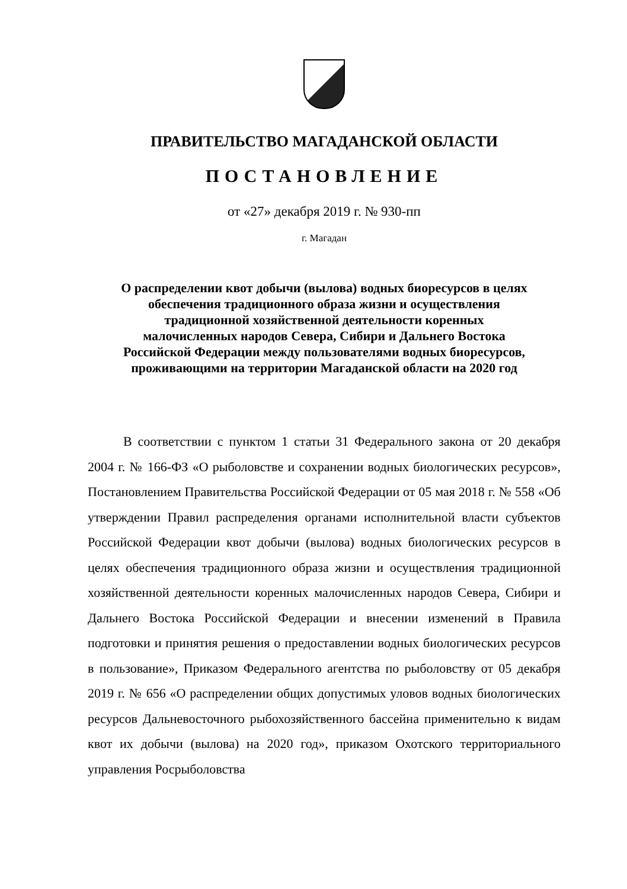ПРАВИТЕЛЬСТВО МАГАДАНСКОЙ ОБЛАСТИ
ПОСТАНОВЛЕНИЕ
от «27» декабря 2019 г. № 930-пп
г. Магадан
О распределении квот добычи (вылова) водных биоресурсов в целях
обеспечения традиционного образа жизни и осуществления
традиционной хозяйственной деятельности коренных
малочисленных народов Севера, Сибири и Дальнего Востока
Российской Федерации между пользователями водных биоресурсов,
проживающими на территории Магаданской области на 2020 год
В соответствии с пунктом 1 статьи 31 Федерального закона от 20 декабря 2004 г. № 166-ФЗ «О рыболовстве и сохранении водных биологических ресурсов», Постановлением Правительства Российской Федерации от 05 мая 2018 г. № 558 «Об утверждении Правил распределения органами исполнительной власти субъектов Российской Федерации квот добычи (вылова) водных биологических ресурсов в целях обеспечения традиционного образа жизни и осуществления традиционной хозяйственной деятельности коренных малочисленных народов Севера, Сибири и Дальнего Востока Российской Федерации и внесении изменений в Правила подготовки и принятия решения о предоставлении водных биологических ресурсов в пользование», Приказом Федерального агентства по рыболовству от 05 декабря 2019 г. № 656 «О распределении общих допустимых уловов водных биологических ресурсов Дальневосточного рыбохозяйственного бассейна применительно к видам квот их добычи (вылова) на 2020 год», приказом Охотского территориального управления Росрыболовства